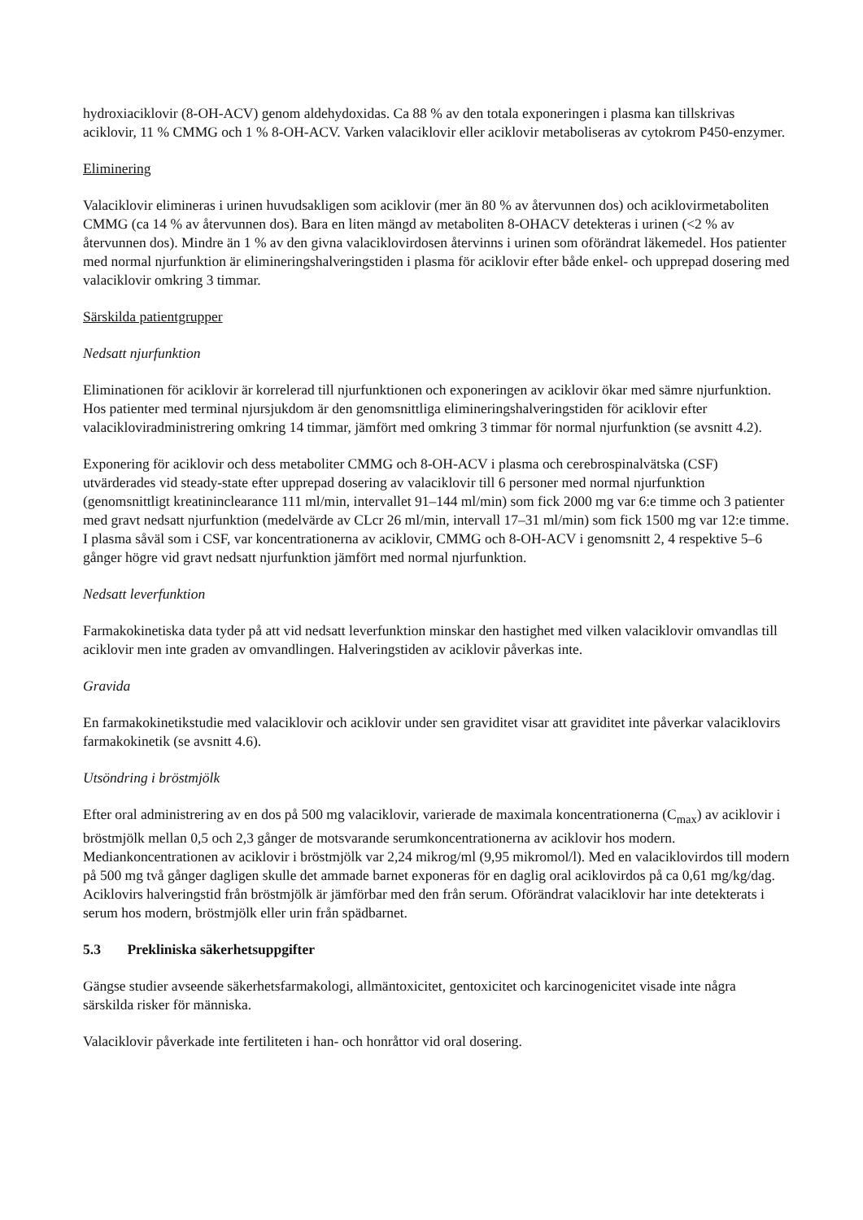hydroxiaciklovir (8-OH-ACV) genom aldehydoxidas. Ca 88 % av den totala exponeringen i plasma kan tillskrivas aciklovir, 11 % CMMG och 1 % 8-OH-ACV. Varken valaciklovir eller aciklovir metaboliseras av cytokrom P450-enzymer.
Eliminering
Valaciklovir elimineras i urinen huvudsakligen som aciklovir (mer än 80 % av återvunnen dos) och aciklovirmetaboliten CMMG (ca 14 % av återvunnen dos). Bara en liten mängd av metaboliten 8-OHACV detekteras i urinen (<2 % av återvunnen dos). Mindre än 1 % av den givna valaciklovirdosen återvinns i urinen som oförändrat läkemedel. Hos patienter med normal njurfunktion är elimineringshalveringstiden i plasma för aciklovir efter både enkel- och upprepad dosering med valaciklovir omkring 3 timmar.
Särskilda patientgrupper
Nedsatt njurfunktion
Eliminationen för aciklovir är korrelerad till njurfunktionen och exponeringen av aciklovir ökar med sämre njurfunktion. Hos patienter med terminal njursjukdom är den genomsnittliga elimineringshalveringstiden för aciklovir efter valaciklovіradministrering omkring 14 timmar, jämfört med omkring 3 timmar för normal njurfunktion (se avsnitt 4.2).
Exponering för aciklovir och dess metaboliter CMMG och 8-OH-ACV i plasma och cerebrospinalvätska (CSF) utvärderades vid steady-state efter upprepad dosering av valaciklovir till 6 personer med normal njurfunktion (genomsnittligt kreatininclearance 111 ml/min, intervallet 91–144 ml/min) som fick 2000 mg var 6:e timme och 3 patienter med gravt nedsatt njurfunktion (medelvärde av CLcr 26 ml/min, intervall 17–31 ml/min) som fick 1500 mg var 12:e timme. I plasma såväl som i CSF, var koncentrationerna av aciklovir, CMMG och 8-OH-ACV i genomsnitt 2, 4 respektive 5–6 gånger högre vid gravt nedsatt njurfunktion jämfört med normal njurfunktion.
Nedsatt leverfunktion
Farmakokinetiska data tyder på att vid nedsatt leverfunktion minskar den hastighet med vilken valaciklovir omvandlas till aciklovir men inte graden av omvandlingen. Halveringstiden av aciklovir påverkas inte.
Gravida
En farmakokinetikstudie med valaciklovir och aciklovir under sen graviditet visar att graviditet inte påverkar valaciklovirs farmakokinetik (se avsnitt 4.6).
Utsöndring i bröstmjölk
Efter oral administrering av en dos på 500 mg valaciklovir, varierade de maximala koncentrationerna (C<sub>max</sub>) av aciklovir i bröstmjölk mellan 0,5 och 2,3 gånger de motsvarande serumkoncentrationerna av aciklovir hos modern. Mediankoncentrationen av aciklovir i bröstmjölk var 2,24 mikrog/ml (9,95 mikromol/l). Med en valaciklovirdos till modern på 500 mg två gånger dagligen skulle det ammade barnet exponeras för en daglig oral aciklovirdos på ca 0,61 mg/kg/dag. Aciklovirs halveringstid från bröstmjölk är jämförbar med den från serum. Oförändrat valaciklovir har inte detekterats i serum hos modern, bröstmjölk eller urin från spädbarnet.
5.3 Prekliniska säkerhetsuppgifter
Gängse studier avseende säkerhetsfarmakologi, allmäntoxicitet, gentoxicitet och karcinogenicitet visade inte några särskilda risker för människa.
Valaciklovir påverkade inte fertiliteten i han- och honråttor vid oral dosering.